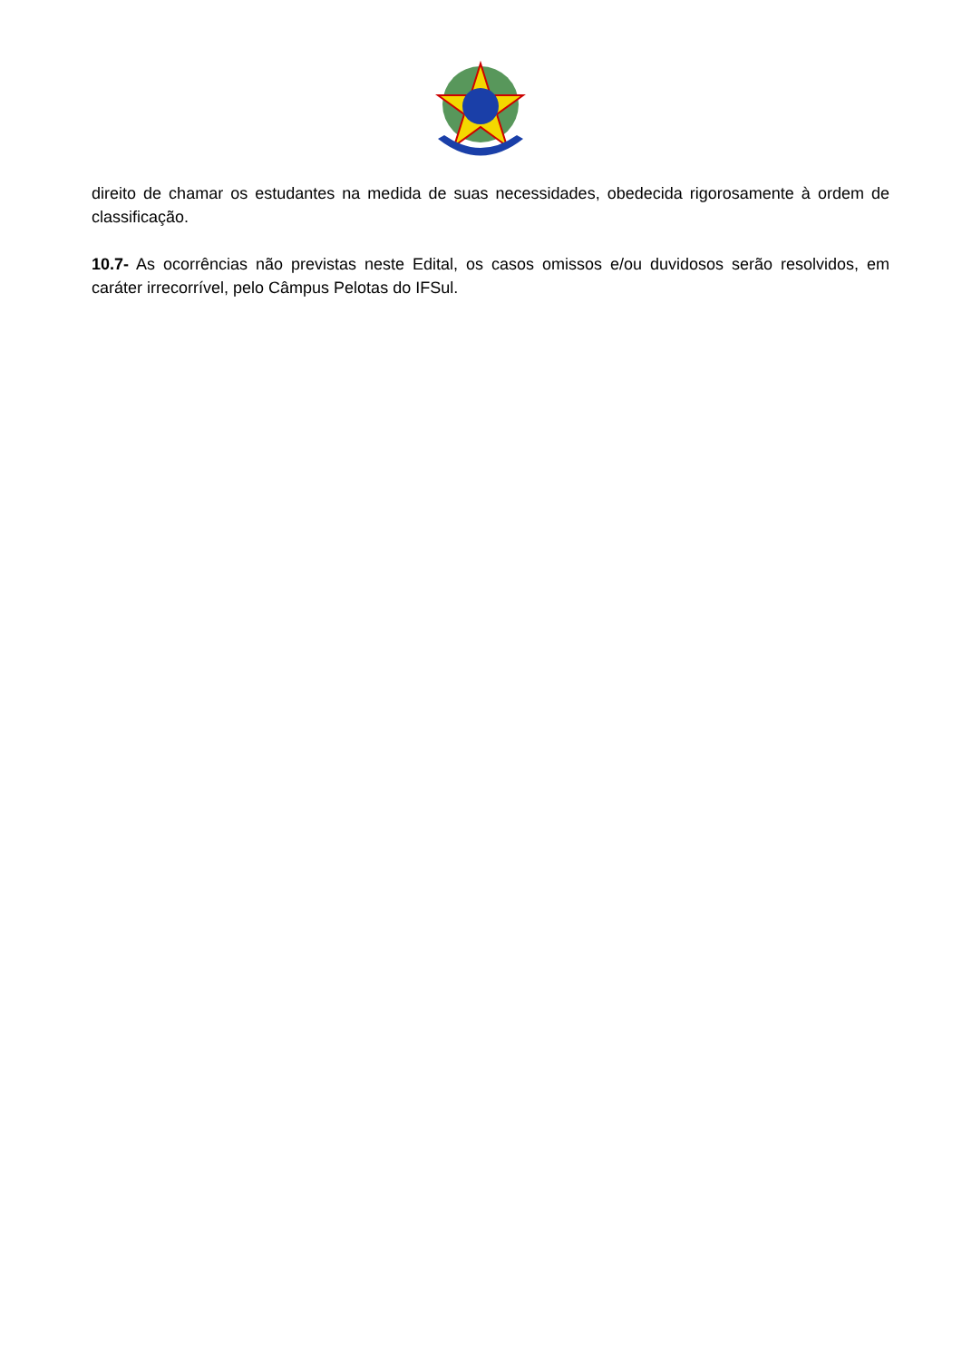direito de chamar os estudantes na medida de suas necessidades, obedecida rigorosamente à ordem de classificação.
10.7- As ocorrências não previstas neste Edital, os casos omissos e/ou duvidosos serão resolvidos, em caráter irrecorrível, pelo Câmpus Pelotas do IFSul.